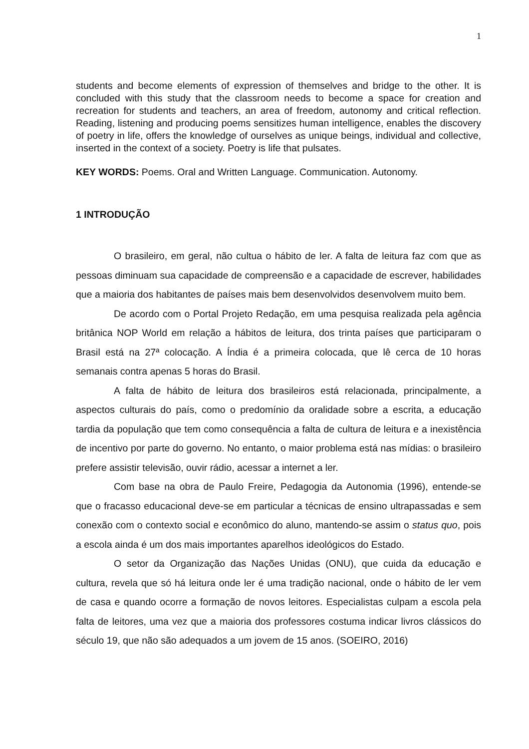1
students and become elements of expression of themselves and bridge to the other. It is concluded with this study that the classroom needs to become a space for creation and recreation for students and teachers, an area of freedom, autonomy and critical reflection. Reading, listening and producing poems sensitizes human intelligence, enables the discovery of poetry in life, offers the knowledge of ourselves as unique beings, individual and collective, inserted in the context of a society. Poetry is life that pulsates.
KEY WORDS: Poems. Oral and Written Language. Communication. Autonomy.
1 INTRODUÇÃO
O brasileiro, em geral, não cultua o hábito de ler. A falta de leitura faz com que as pessoas diminuam sua capacidade de compreensão e a capacidade de escrever, habilidades que a maioria dos habitantes de países mais bem desenvolvidos desenvolvem muito bem.
De acordo com o Portal Projeto Redação, em uma pesquisa realizada pela agência britânica NOP World em relação a hábitos de leitura, dos trinta países que participaram o Brasil está na 27ª colocação. A Índia é a primeira colocada, que lê cerca de 10 horas semanais contra apenas 5 horas do Brasil.
A falta de hábito de leitura dos brasileiros está relacionada, principalmente, a aspectos culturais do país, como o predomínio da oralidade sobre a escrita, a educação tardia da população que tem como consequência a falta de cultura de leitura e a inexistência de incentivo por parte do governo. No entanto, o maior problema está nas mídias: o brasileiro prefere assistir televisão, ouvir rádio, acessar a internet a ler.
Com base na obra de Paulo Freire, Pedagogia da Autonomia (1996), entende-se que o fracasso educacional deve-se em particular a técnicas de ensino ultrapassadas e sem conexão com o contexto social e econômico do aluno, mantendo-se assim o status quo, pois a escola ainda é um dos mais importantes aparelhos ideológicos do Estado.
O setor da Organização das Nações Unidas (ONU), que cuida da educação e cultura, revela que só há leitura onde ler é uma tradição nacional, onde o hábito de ler vem de casa e quando ocorre a formação de novos leitores. Especialistas culpam a escola pela falta de leitores, uma vez que a maioria dos professores costuma indicar livros clássicos do século 19, que não são adequados a um jovem de 15 anos. (SOEIRO, 2016)